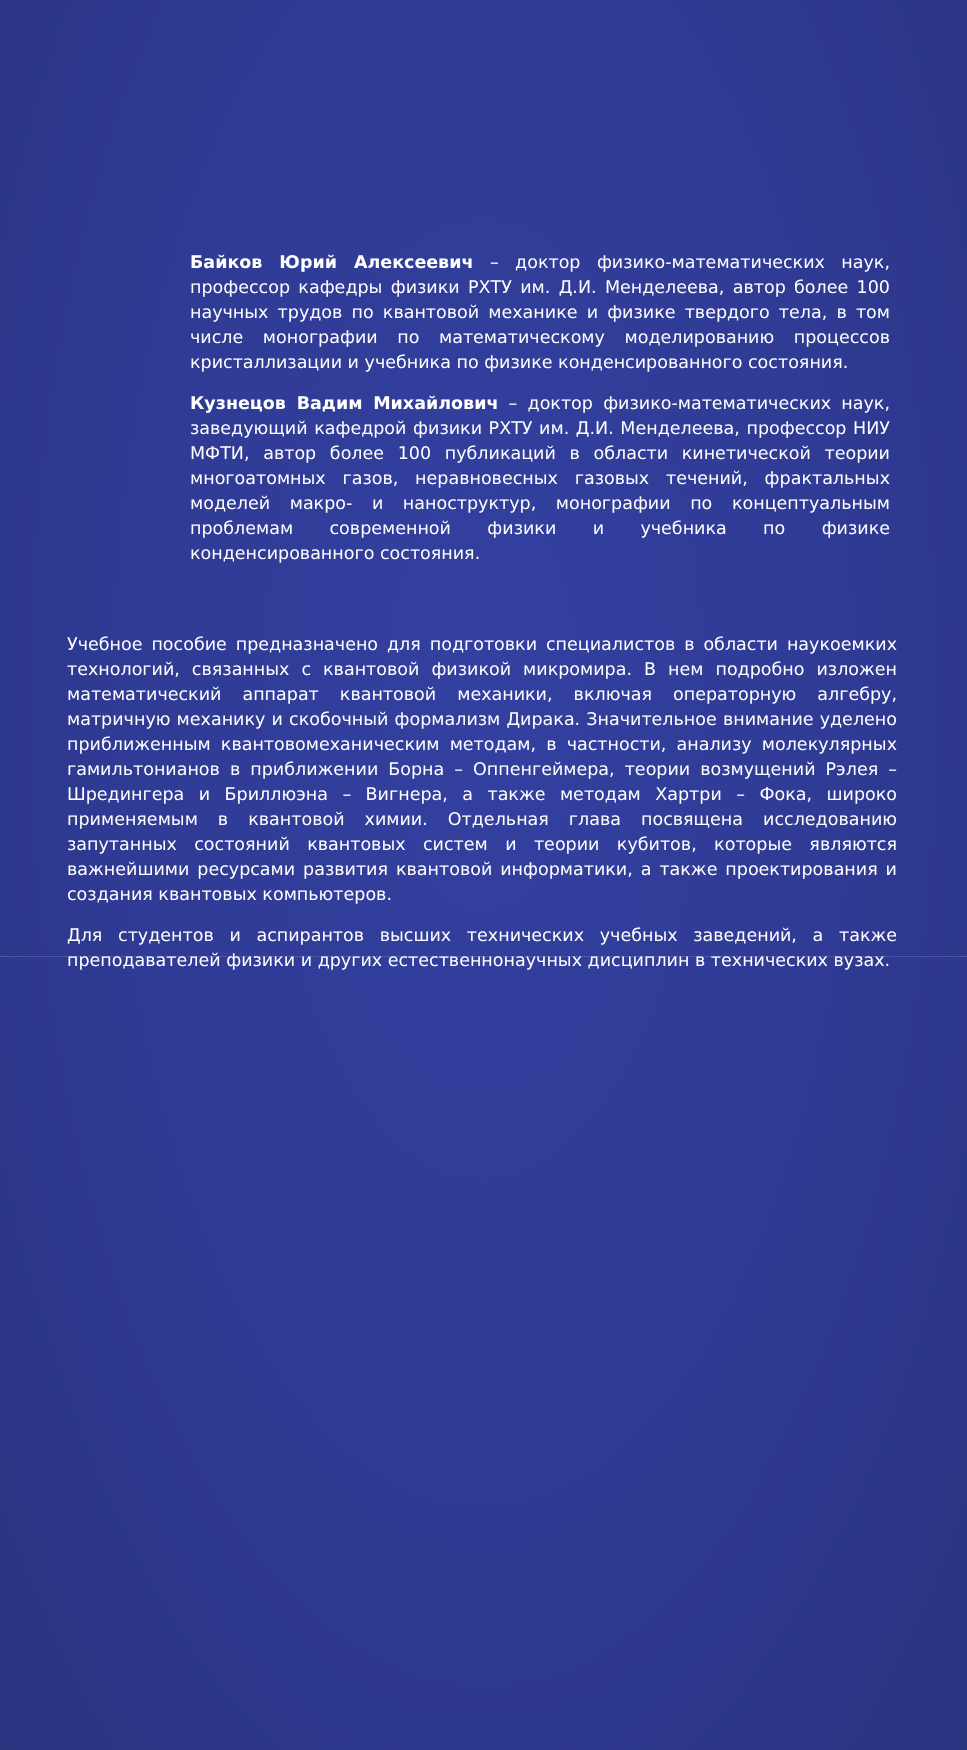Байков Юрий Алексеевич – доктор физико-математических наук, профессор кафедры физики РХТУ им. Д.И. Менделеева, автор более 100 научных трудов по квантовой механике и физике твердого тела, в том числе монографии по математическому моделированию процессов кристаллизации и учебника по физике конденсированного состояния.
Кузнецов Вадим Михайлович – доктор физико-математических наук, заведующий кафедрой физики РХТУ им. Д.И. Менделеева, профессор НИУ МФТИ, автор более 100 публикаций в области кинетической теории многоатомных газов, неравновесных газовых течений, фрактальных моделей макро- и наноструктур, монографии по концептуальным проблемам современной физики и учебника по физике конденсированного состояния.
Учебное пособие предназначено для подготовки специалистов в области наукоемких технологий, связанных с квантовой физикой микромира. В нем подробно изложен математический аппарат квантовой механики, включая операторную алгебру, матричную механику и скобочный формализм Дирака. Значительное внимание уделено приближенным квантовомеханическим методам, в частности, анализу молекулярных гамильтонианов в приближении Борна – Оппенгеймера, теории возмущений Рэлея – Шредингера и Бриллюэна – Вигнера, а также методам Хартри – Фока, широко применяемым в квантовой химии. Отдельная глава посвящена исследованию запутанных состояний квантовых систем и теории кубитов, которые являются важнейшими ресурсами развития квантовой информатики, а также проектирования и создания квантовых компьютеров.
Для студентов и аспирантов высших технических учебных заведений, а также преподавателей физики и других естественнонаучных дисциплин в технических вузах.